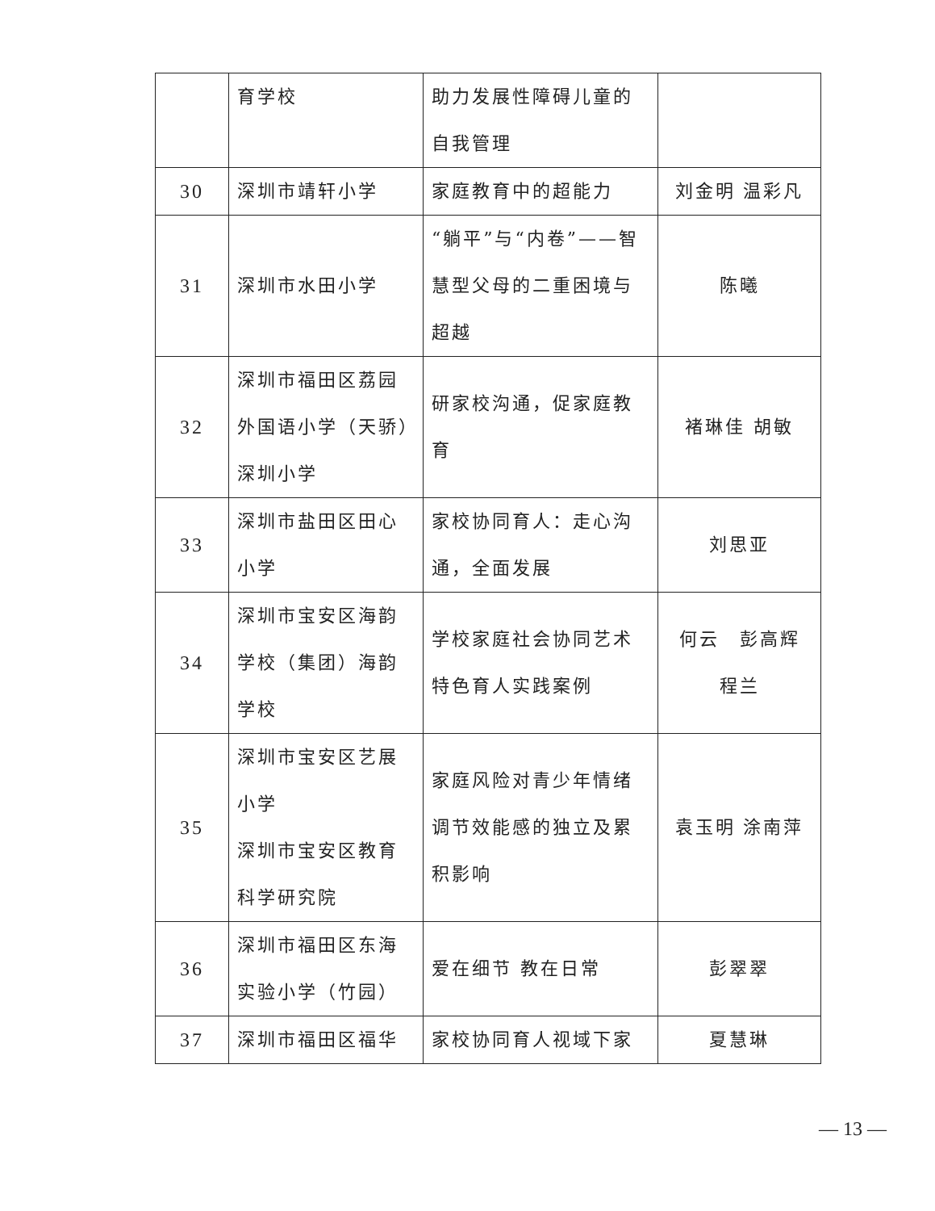| | 育学校 | 助力发展性障碍儿童的自我管理 | |
| 30 | 深圳市靖轩小学 | 家庭教育中的超能力 | 刘金明 温彩凡 |
| 31 | 深圳市水田小学 | “躺平”与“内卷”——智慧型父母的二重困境与超越 | 陈曦 |
| 32 | 深圳市福田区荔园外国语小学（天骄）深圳小学 | 研家校沟通，促家庭教育 | 褚琳佳 胡敏 |
| 33 | 深圳市盐田区田心小学 | 家校协同育人：走心沟通，全面发展 | 刘思亚 |
| 34 | 深圳市宝安区海韵学校（集团）海韵学校 | 学校家庭社会协同艺术特色育人实践案例 | 何云 彭高辉 程兰 |
| 35 | 深圳市宝安区艺展小学 深圳市宝安区教育科学研究院 | 家庭风险对青少年情绪调节效能感的独立及累积影响 | 袁玉明 涂南萍 |
| 36 | 深圳市福田区东海实验小学（竹园） | 爱在细节 教在日常 | 彭翠翠 |
| 37 | 深圳市福田区福华 | 家校协同育人视域下家 | 夏慧琳 |
— 13 —